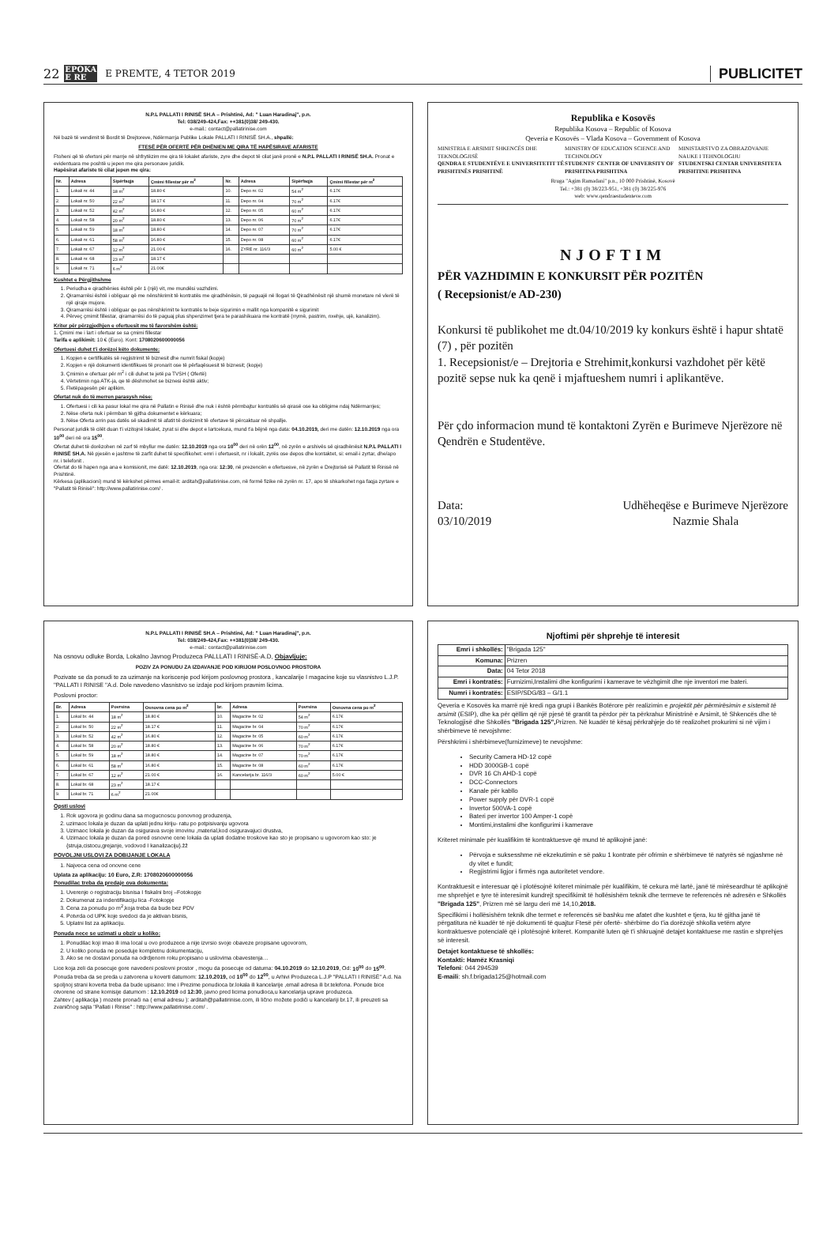22 EPOKA
E RE E PREMTE, 4 TETOR 2019 PUBLICITET
N.P.L PALLATI I RINISË SH.A – Prishtinë, Ad: " Luan Haradinaj", p.n.
Tel: 038/249-424,Fax: ++381(0)38/ 249-430.
e-mail.: contact@pallatirinise.com
Në bazë të vendimit të Bordit të Drejtoreve, Ndërmarrja Publike Lokale PALLATI I RINISË SH.A., shpallë:
FTESË PËR OFERTË PËR DHËNIEN ME QIRA TË HAPËSIRAVE AFARISTE
Ftoheni që të ofertoni për marrje në shfrytëzim me qira të lokalet afariste, zyre dhe depot të cilat janë pronë e N.P.L PALLATI I RINISË SH.A. Pronat e evidentuara me poshtë u jepen me qira personave juridik.
Hapësirat afariste të cilat jepen me qira:
| Nr. | Adresa | Sipërfaqja | Çmimi fillestar për m<sup>2</sup> | Nr. | Adresa | Sipërfaqja | Çmimi fillestar për m<sup>2</sup> |
| --- | --- | --- | --- | --- | --- | --- | --- |
| 1. | Lokali nr. 44 | 18 m<sup>2</sup> | 18.80 € | 10. | Depo nr. 02 | 54 m<sup>2</sup> | 6.17€ |
| 2. | Lokali nr. 50 | 22 m<sup>2</sup> | 18.17 € | 11. | Depo nr. 04 | 70 m<sup>2</sup> | 6.17€ |
| 3. | Lokali nr. 52 | 42 m<sup>2</sup> | 16.80 € | 12. | Depo nr. 05 | 60 m<sup>2</sup> | 6.17€ |
| 4. | Lokali nr. 58 | 20 m<sup>2</sup> | 18.80 € | 13. | Depo nr. 06 | 70 m<sup>2</sup> | 6.17€ |
| 5. | Lokali nr. 59 | 18 m<sup>2</sup> | 18.80 € | 14. | Depo nr. 07 | 70 m<sup>2</sup> | 6.17€ |
| 6. | Lokali nr. 61 | 58 m<sup>2</sup> | 16.80 € | 15. | Depo nr. 08 | 60 m<sup>2</sup> | 6.17€ |
| 7. | Lokali nr. 67 | 12 m<sup>2</sup> | 21.00 € | 16. | ZYRE nr. 116/3 | 60 m<sup>2</sup> | 5.00 € |
| 8. | Lokali nr. 68 | 23 m<sup>2</sup> | 18.17 € | | | | |
| 9. | Lokali nr. 71 | 6 m<sup>2</sup> | 21.00€ | | | | |
Kushtet e Përgjithshme
1. Periudha e qiradhënies është për 1 (një) vit, me mundësi vazhdimi.
2. Qiramarrësi është i obliguar që me nënshkrimit të kontratës me qiradhënësin, të paguajë në llogari të Qiradhënësit një shumë monetare në vlerë të një qiraje mujore.
3. Qiramarrësi është i obliguar qe pas nënshkrimit te kontratës te beje sigurimin e mallit nga kompanitë e sigurimit
4. Përveç çmimit fillestar, qiramarrësi do të paguaj plus shpenzimet tjera te parashikuara me kontratë (rrymë, pastrim, nxehje, ujë, kanalizim).
Kriter për përzgjedhjen e ofertuesit me të favorshëm është:
1. Çmimi me i lart i ofertuar se sa çmimi fillestar
Tarifa e aplikimit: 10 € (Euro). Kont: 1708020600000056
Ofertuesi duhet t'i dorëzoi këto dokumente:
1. Kopjen e certifikatës së regjistrimit të biznesit dhe numrit fiskal (kopje)
2. Kopjen e një dokumenti identifikues të pronarit ose të përfaqësuesit të biznesit; (kopje)
3. Çmimin e ofertuar për m<sup>2</sup> i cili duhet te jetë pa TVSH ( Ofertë)
4. Vërtetimin nga ATK-ja, qe të dëshmohet se biznesi është aktiv;
5. Fletëpagesën për aplikim.
Ofertat nuk do të merren parasysh nëse:
1. Ofertuesi i cili ka pasur lokal me qira në Pallatin e Rinisë dhe nuk i është përmbajtur kontratës së qirasë ose ka obligime ndaj Ndërmarrjes;
2. Nëse oferta nuk i përmban të gjitha dokumentet e kërkuara;
3. Nëse Oferta arrin pas datës së skadimit të afatit të dorëzimit të ofertave të përcaktuar në shpallje.
Personat juridik të cilët duan t'i vizitojnë lokalet, zyrat si dhe depot e lartcekura, mund t'a bëjnë nga data: 04.10.2019, deri me datën: 12.10.2019 nga ora 10<sup>00</sup> deri në ora 15<sup>00</sup>.
Ofertat duhet të dorëzohen në zarf të mbyllur me datën: 12.10.2019 nga ora 10<sup>00</sup> deri në orën 12<sup>00</sup>, në zyrën e arshivës së qiradhënësit N.P.L PALLATI I RINISË SH.A. Në pjesën e jashtme të zarfit duhet të specifikohet: emri i ofertuesit, nr i lokalit, zyrës ose depos dhe kontaktet, si: email-i zyrtar, dhe/apo nr. i telefonit .
Ofertat do të hapen nga ana e komisionit, me datë: 12.10.2019, nga ora: 12:30, në prezencën e ofertuesve, në zyrën e Drejtorisë së Pallatit të Rinisë në Prishtinë.
Kërkesa (aplikacioni) mund të kërkohet përmes email-it: arditah@pallatirinise.com, në formë fizike në zyrën nr. 17, apo të shkarkohet nga faqja zyrtare e "Pallatit të Rinisë": http://www.pallatirinise.com/ .
Republika e Kosovës
Republika Kosova – Republic of Kosova
Qeveria e Kosovës – Vlada Kosova – Government of Kosova
MINISTRIA E ARSIMIT SHKENCËS DHE TEKNOLOGJISË
QENDRA E STUDENTËVE E UNIVERSITETIT TË PRISHTINËS PRISHTINË
MINISTRY OF EDUCATION SCIENCE AND TECHNOLOGY
STUDENTS' CENTER OF UNIVERSITY OF PRISHTINA PRISHTINA
MINISTARSTVO ZA OBRAZOVANJE NAUKE I TEHNOLOGIJU
STUDENTSKI CENTAR UNIVERSITETA PRISHTINE PRISHTINA
Rruga "Agim Ramadani" p.n., 10 000 Prishtinë, Kosovë
Tel.: +381 (0) 38/223-951, +381 (0) 38/225-976
web: www.qendraestudenteve.com
NJOFTIM
PËR VAZHDIMIN E KONKURSIT PËR POZITËN
( Recepsionist/e AD-230)
Konkursi të publikohet me dt.04/10/2019 ky konkurs është i hapur shtatë (7) , për pozitën
1. Recepsionist/e – Drejtoria e Strehimit,konkursi vazhdohet për këtë pozitë sepse nuk ka qenë i mjaftueshem numri i aplikantëve.
Për çdo informacion mund të kontaktoni Zyrën e Burimeve Njerëzore në Qendrën e Studentëve.
Data:
03/10/2019
Udhëheqëse e Burimeve Njerëzore
Nazmie Shala
N.P.L PALLATI I RINISË SH.A – Prishtinë, Ad: " Luan Haradinaj", p.n.
Tel: 038/249-424,Fax: ++381(0)38/ 249-430.
e-mail.: contact@pallatirinise.com
Na osnovu odluke Borda, Lokalno Javnog Produzeca PALLLATI I RINISË-A.D, Objavljuje:
POZIV ZA PONUDU ZA IZDAVANJE POD KIRIJOM POSLOVNOG PROSTORA
Pozivate se da ponudi te za uzimanje na koriscenje pod kirijom poslovnog prostora , kancalarije I magacine koje su vlasnistvo L.J.P. ''PALLATI I RINISE ''A.d. Dole navedeno vlasnistvo se izdaje pod kirijom pravnim licima.
Poslovni proctor:
| Br. | Adresa | Povrsina | Osnovna cena po m<sup>2</sup> | br. | Adresa | Povrsina | Osnovna cena po m<sup>2</sup> |
| --- | --- | --- | --- | --- | --- | --- | --- |
| 1. | Lokal br. 44 | 18 m<sup>2</sup> | 18.80 € | 10. | Magacine br. 02 | 54 m<sup>2</sup> | 6.17€ |
| 2. | Lokal br. 50 | 22 m<sup>2</sup> | 18.17 € | 11. | Magacine br. 04 | 70 m<sup>2</sup> | 6.17€ |
| 3. | Lokal br. 52 | 42 m<sup>2</sup> | 16.80 € | 12. | Magacine br. 05 | 60 m<sup>2</sup> | 6.17€ |
| 4. | Lokal br. 58 | 20 m<sup>2</sup> | 18.80 € | 13. | Magacine br. 06 | 70 m<sup>2</sup> | 6.17€ |
| 5. | Lokal br. 59 | 18 m<sup>2</sup> | 18.80 € | 14. | Magacine br. 07 | 70 m<sup>2</sup> | 6.17€ |
| 6. | Lokal br. 61 | 58 m<sup>2</sup> | 16.80 € | 15. | Magacine br. 08 | 60 m<sup>2</sup> | 6.17€ |
| 7. | Lokal br. 67 | 12 m<sup>2</sup> | 21.00 € | 16. | Kancelarija br. 116/3 | 60 m<sup>2</sup> | 5.00 € |
| 8. | Lokal br. 68 | 23 m<sup>2</sup> | 18.17 € | | | | |
| 9. | Lokal br. 71 | 6 m<sup>2</sup> | 21.00€ | | | | |
Opsti uslovi
1. Rok ugovora je godinu dana sa mogucnoscu ponovnog produzenja,
2. uzimaoc lokala je duzan da uplati jednu kiriju- ratu po potpisivanju ugovora
3. Uzimaoc lokala je duzan da osigurava svoje imovinu ,material,kod osiguravajuci drustva,
4. Uzimaoc lokala je duzan da pored osnovne cene lokala da uplati dodatne troskove kao sto je propisano u ugovorom kao sto: je {struja,cistocu,grejanje, vodovod I kanalizaciju}.žž
POVOLJNI USLOVI ZA DOBIJANJE LOKALA
1. Najveca cena od onovne cene
Uplata za aplikaciju: 10 Euro, Z.R: 1708020600000056
Ponudilac treba da predaje ova dokumenta:
1. Uverenje o registraciju bisnisa I fiskalni broj –Fotokopje
2. Dokumenat za indentifikaciju lica -Fotokopje
3. Cena za ponudu po m<sup>2</sup>,koja treba da bude bez PDV
4. Potvrda od UPK koje svedoci da je aktivan bisnis,
5. Uplatni list za aplikaciju.
Ponuda nece se uzimati u obzir u koliko:
1. Ponudilac koji imao ili ima local u ovo produzece a nije izvrsio svoje obaveze propisane ugovorom,
2. U koliko ponuda ne poseduje kompletnu dokumentaciju,
3. Ako se ne dostavi ponuda na odrdjenom roku propisano u uslovima obavestenja…
Lice koja zeli da posecuje gore navedeni poslovni prostor , mogu da posecuje od datuma: 04.10.2019 do 12.10.2019, Od: 10<sup>00</sup> do 15<sup>00</sup>.
Ponuda treba da se preda u zatvorena u koverti datumom: 12.10.2019, od 10<sup>00</sup> do 12<sup>00</sup>, u Arhivi Produzeca L.J.P "PALLATI I RINISË" A.d. Na spoljnoj strani koverta treba da bude upisano: Ime i Prezime ponudioca br.lokala ili kancelarije ,email adresa ili br.telefona. Ponude bice otvorene od strane komisije datumom : 12.10.2019 od 12:30, javno pred licima ponudioca,u kancelarija uprave produzeca.
Zahtev ( aplikacija ) mozete pronaći na ( emal adresu ): arditah@pallatirinise.com, ili lično možete podići u kancelariji br.17, ili preuzeti sa zvaničnog sajta "Pallati i Rinise" : http://www.pallatirinise.com/ .
Njoftimi për shprehje të interesit
| Emri i shkollës: | "Brigada 125" |
| Komuna: | Prizren |
| Data: | 04 Tetor 2018 |
| Emri i kontratës: | Furnizimi,Instalimi dhe konfigurimi i kamerave te vëzhgimit dhe nje inventori me bateri. |
| Numri i kontratës: | ESIP/SDG/83 – G/1.1 |
Qeveria e Kosovës ka marrë një kredi nga grupi i Bankës Botërore për realizimin e projektit për përmirësimin e sistemit të arsimit (ESIP), dhe ka për qëllim që një pjesë të grantit ta përdor për ta përkrahur Ministrinë e Arsimit, të Shkencës dhe të Teknologjisë dhe Shkollës "Brigada 125", Prizren. Në kuadër të kësaj përkrahjeje do të realizohet prokurimi si në vijim i shërbimeve të nevojshme:
Përshkrimi i shërbimeve(furnizimeve) te nevojshme:
Security Camera HD-12 copë
HDD 3000GB-1 copë
DVR 16 Ch AHD-1 copë
DCC-Connectors
Kanale për kabllo
Power supply për DVR-1 copë
Invertor 500VA-1 copë
Bateri per invertor 100 Amper-1 copë
Montimi,instalimi dhe konfigurimi i kamerave
Kriteret minimale për kualifikim të kontraktuesve që mund të aplikojnë janë:
Përvoja e suksesshme në ekzekutimin e së paku 1 kontrate për ofrimin e shërbimeve të natyrës së ngjashme në dy vitet e fundit;
Regjistrimi ligjor i firmës nga autoritetet vendore.
Kontraktuesit e interesuar që i plotësojnë kriteret minimale për kualifikim, të cekura më lartë, janë të mirëseardhur të aplikojnë me shprehjet e tyre të interesimit kundrejt specifikimit të hollësishëm teknik dhe termeve te referencës në adresën e Shkollës "Brigada 125", Prizren më së largu deri më 14,10,2018.
Specifikimi i hollësishëm teknik dhe termet e referencës së bashku me afatet dhe kushtet e tjera, ku të gjitha janë të përgatitura në kuadër të një dokumenti të quajtur Ftesë për ofertë- shërbime do t'ia dorëzojë shkolla vetëm atyre kontraktuesve potencialë që i plotësojnë kriteret. Kompanitë luten që t'i shkruajnë detajet kontaktuese me rastin e shprehjes së interesit.
Detajet kontaktuese të shkollës:
Kontakti: Hamëz Krasniqi
Telefoni: 044 294539
E-maili: sh.f.brigada125@hotmail.com